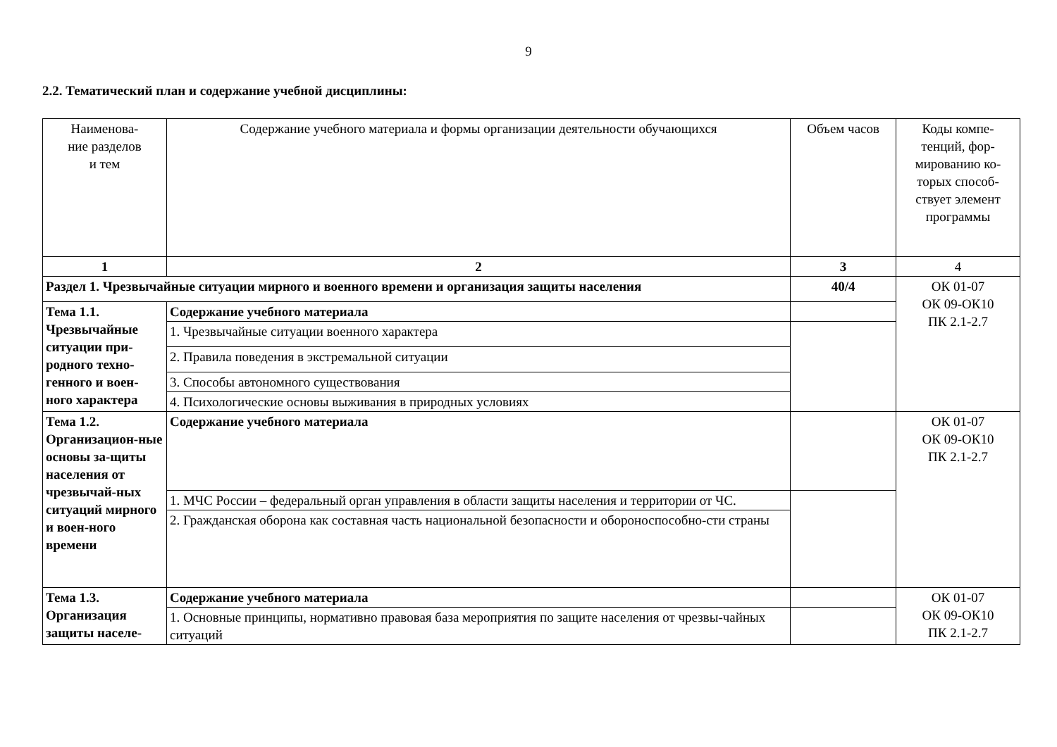9
2.2. Тематический план и содержание учебной дисциплины:
| Наименова- ние разделов и тем | Содержание учебного материала и формы организации деятельности обучающихся | Объем часов | Коды компе- тенций, фор- мированию ко- торых способ- ствует элемент программы |
| --- | --- | --- | --- |
| 1 | 2 | 3 | 4 |
| Раздел 1. Чрезвычайные ситуации мирного и военного времени и организация защиты населения | | 40/4 | ОК 01-07 ОК 09-ОК10 ПК 2.1-2.7 |
| Тема 1.1. Чрезвычайные ситуации при-родного техно-генного и воен-ного характера | Содержание учебного материала | | |
| | 1. Чрезвычайные ситуации военного характера | | |
| | 2. Правила поведения в экстремальной ситуации | | |
| | 3. Способы автономного существования | | |
| | 4. Психологические основы выживания в природных условиях | | |
| Тема 1.2. Организацион-ные основы за-щиты населения от чрезвычай-ных ситуаций мирного и воен-ного времени | Содержание учебного материала | | ОК 01-07 ОК 09-ОК10 ПК 2.1-2.7 |
| | 1. МЧС России – федеральный орган управления в области защиты населения и территории от ЧС. | | |
| | 2. Гражданская оборона как составная часть национальной безопасности и обороноспособно-сти страны | | |
| Тема 1.3. Организация защиты населе- | Содержание учебного материала | | ОК 01-07 ОК 09-ОК10 ПК 2.1-2.7 |
| | 1. Основные принципы, нормативно правовая база мероприятия по защите населения от чрезвы-чайных ситуаций | | |